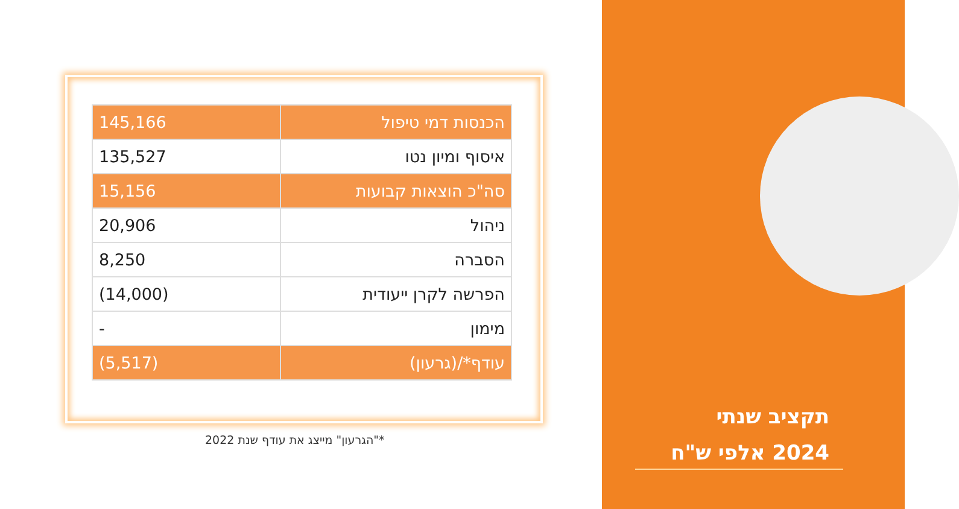| הכנסות דמי טיפול | 145,166 |
| איסוף ומיון נטו | 135,527 |
| סה"כ הוצאות קבועות | 15,156 |
| ניהול | 20,906 |
| הסברה | 8,250 |
| הפרשה לקרן ייעודית | (14,000) |
| מימון | - |
| עודף*/(גרעון) | (5,517) |
*"הגרעון" מייצג את עודף שנת 2022
תקציב שנתי
2024 אלפי ש"ח